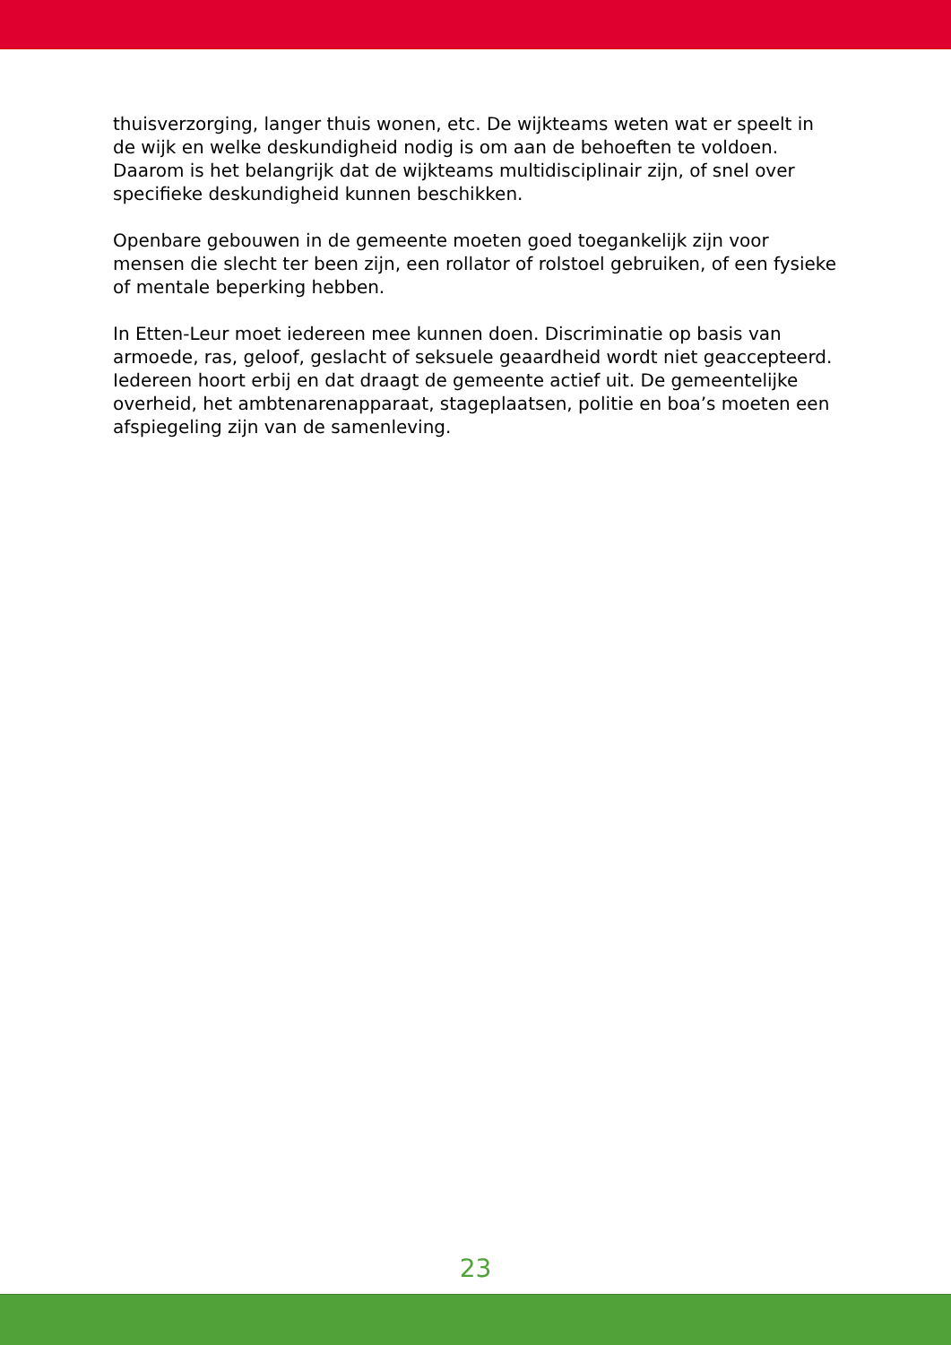thuisverzorging, langer thuis wonen, etc. De wijkteams weten wat er speelt in de wijk en welke deskundigheid nodig is om aan de behoeften te voldoen. Daarom is het belangrijk dat de wijkteams multidisciplinair zijn, of snel over specifieke deskundigheid kunnen beschikken.
Openbare gebouwen in de gemeente moeten goed toegankelijk zijn voor mensen die slecht ter been zijn, een rollator of rolstoel gebruiken, of een fysieke of mentale beperking hebben.
In Etten-Leur moet iedereen mee kunnen doen. Discriminatie op basis van armoede, ras, geloof, geslacht of seksuele geaardheid wordt niet geaccepteerd. Iedereen hoort erbij en dat draagt de gemeente actief uit. De gemeentelijke overheid, het ambtenarenapparaat, stageplaatsen, politie en boa’s moeten een afspiegeling zijn van de samenleving.
23